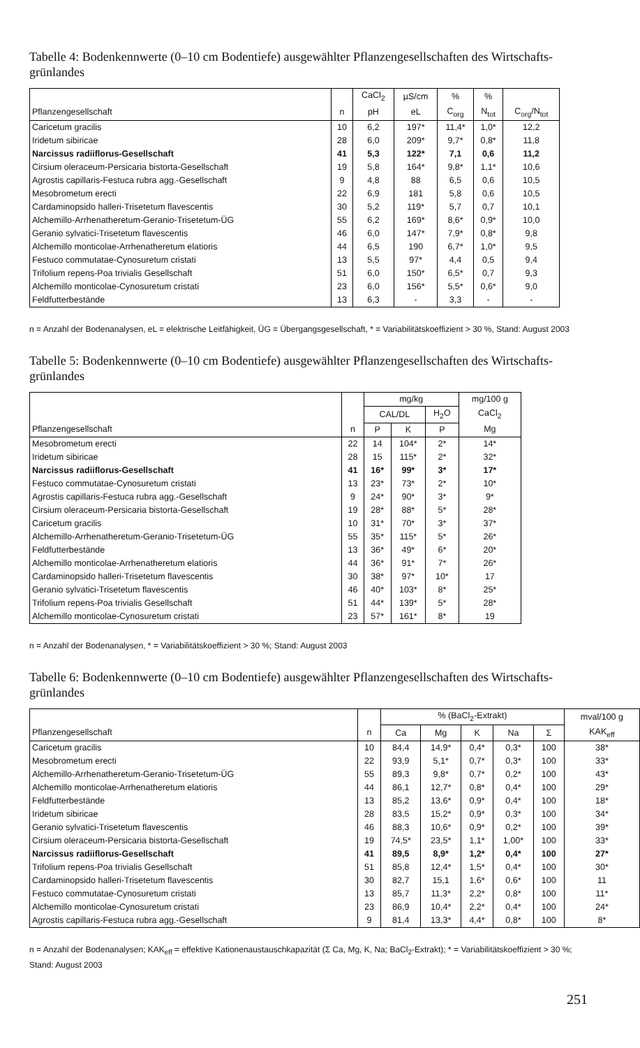Tabelle 4: Bodenkennwerte (0–10 cm Bodentiefe) ausgewählter Pflanzengesellschaften des Wirtschafts­grünlandes
| | | CaCl<sub>2</sub> | µS/cm | % | % | |
| --- | --- | --- | --- | --- | --- | --- |
| Pflanzengesellschaft | n | pH | eL | C<sub>org</sub> | N<sub>tot</sub> | C<sub>org</sub>/N<sub>tot</sub> |
| Caricetum gracilis | 10 | 6,2 | 197* | 11,4* | 1,0* | 12,2 |
| Iridetum sibiricae | 28 | 6,0 | 209* | 9,7* | 0,8* | 11,8 |
| Narcissus radiiflorus-Gesellschaft | 41 | 5,3 | 122* | 7,1 | 0,6 | 11,2 |
| Cirsium oleraceum-Persicaria bistorta-Gesellschaft | 19 | 5,8 | 164* | 9,8* | 1,1* | 10,6 |
| Agrostis capillaris-Festuca rubra agg.-Gesellschaft | 9 | 4,8 | 88 | 6,5 | 0,6 | 10,5 |
| Mesobrometum erecti | 22 | 6,9 | 181 | 5,8 | 0,6 | 10,5 |
| Cardaminopsido halleri-Trisetetum flavescentis | 30 | 5,2 | 119* | 5,7 | 0,7 | 10,1 |
| Alchemillo-Arrhenatheretum-Geranio-Trisetetum-ÜG | 55 | 6,2 | 169* | 8,6* | 0,9* | 10,0 |
| Geranio sylvatici-Trisetetum flavescentis | 46 | 6,0 | 147* | 7,9* | 0,8* | 9,8 |
| Alchemillo monticolae-Arrhenatheretum elatioris | 44 | 6,5 | 190 | 6,7* | 1,0* | 9,5 |
| Festuco commutatae-Cynosuretum cristati | 13 | 5,5 | 97* | 4,4 | 0,5 | 9,4 |
| Trifolium repens-Poa trivialis Gesellschaft | 51 | 6,0 | 150* | 6,5* | 0,7 | 9,3 |
| Alchemillo monticolae-Cynosuretum cristati | 23 | 6,0 | 156* | 5,5* | 0,6* | 9,0 |
| Feldfutterbestände | 13 | 6,3 | - | 3,3 | - | - |
n = Anzahl der Bodenanalysen, eL = elektrische Leitfähigkeit, ÜG = Übergangsgesellschaft, * = Variabilitätskoeffizient > 30 %, Stand: August 2003
Tabelle 5: Bodenkennwerte (0–10 cm Bodentiefe) ausgewählter Pflanzengesellschaften des Wirtschafts­grünlandes
| | | mg/kg | | | mg/100 g |
| --- | --- | --- | --- | --- | --- |
| | | CAL/DL | | H<sub>2</sub>O | CaCl<sub>2</sub> |
| Pflanzengesellschaft | n | P | K | P | Mg |
| Mesobrometum erecti | 22 | 14 | 104* | 2* | 14* |
| Iridetum sibiricae | 28 | 15 | 115* | 2* | 32* |
| Narcissus radiiflorus-Gesellschaft | 41 | 16* | 99* | 3* | 17* |
| Festuco commutatae-Cynosuretum cristati | 13 | 23* | 73* | 2* | 10* |
| Agrostis capillaris-Festuca rubra agg.-Gesellschaft | 9 | 24* | 90* | 3* | 9* |
| Cirsium oleraceum-Persicaria bistorta-Gesellschaft | 19 | 28* | 88* | 5* | 28* |
| Caricetum gracilis | 10 | 31* | 70* | 3* | 37* |
| Alchemillo-Arrhenatheretum-Geranio-Trisetetum-ÜG | 55 | 35* | 115* | 5* | 26* |
| Feldfutterbestände | 13 | 36* | 49* | 6* | 20* |
| Alchemillo monticolae-Arrhenatheretum elatioris | 44 | 36* | 91* | 7* | 26* |
| Cardaminopsido halleri-Trisetetum flavescentis | 30 | 38* | 97* | 10* | 17 |
| Geranio sylvatici-Trisetetum flavescentis | 46 | 40* | 103* | 8* | 25* |
| Trifolium repens-Poa trivialis Gesellschaft | 51 | 44* | 139* | 5* | 28* |
| Alchemillo monticolae-Cynosuretum cristati | 23 | 57* | 161* | 8* | 19 |
n = Anzahl der Bodenanalysen, * = Variabilitätskoeffizient > 30 %; Stand: August 2003
Tabelle 6: Bodenkennwerte (0–10 cm Bodentiefe) ausgewählter Pflanzengesellschaften des Wirtschafts­grünlandes
| | | % (BaCl<sub>2</sub>-Extrakt) | | | | | mval/100 g |
| --- | --- | --- | --- | --- | --- | --- | --- |
| Pflanzengesellschaft | n | Ca | Mg | K | Na | Σ | KAK<sub>eff</sub> |
| Caricetum gracilis | 10 | 84,4 | 14,9* | 0,4* | 0,3* | 100 | 38* |
| Mesobrometum erecti | 22 | 93,9 | 5,1* | 0,7* | 0,3* | 100 | 33* |
| Alchemillo-Arrhenatheretum-Geranio-Trisetetum-ÜG | 55 | 89,3 | 9,8* | 0,7* | 0,2* | 100 | 43* |
| Alchemillo monticolae-Arrhenatheretum elatioris | 44 | 86,1 | 12,7* | 0,8* | 0,4* | 100 | 29* |
| Feldfutterbestände | 13 | 85,2 | 13,6* | 0,9* | 0,4* | 100 | 18* |
| Iridetum sibiricae | 28 | 83,5 | 15,2* | 0,9* | 0,3* | 100 | 34* |
| Geranio sylvatici-Trisetetum flavescentis | 46 | 88,3 | 10,6* | 0,9* | 0,2* | 100 | 39* |
| Cirsium oleraceum-Persicaria bistorta-Gesellschaft | 19 | 74,5* | 23,5* | 1,1* | 1,00* | 100 | 33* |
| Narcissus radiiflorus-Gesellschaft | 41 | 89,5 | 8,9* | 1,2* | 0,4* | 100 | 27* |
| Trifolium repens-Poa trivialis Gesellschaft | 51 | 85,8 | 12,4* | 1,5* | 0,4* | 100 | 30* |
| Cardaminopsido halleri-Trisetetum flavescentis | 30 | 82,7 | 15,1 | 1,6* | 0,6* | 100 | 11 |
| Festuco commutatae-Cynosuretum cristati | 13 | 85,7 | 11,3* | 2,2* | 0,8* | 100 | 11* |
| Alchemillo monticolae-Cynosuretum cristati | 23 | 86,9 | 10,4* | 2,2* | 0,4* | 100 | 24* |
| Agrostis capillaris-Festuca rubra agg.-Gesellschaft | 9 | 81,4 | 13,3* | 4,4* | 0,8* | 100 | 8* |
n = Anzahl der Bodenanalysen; KAK<sub>eff</sub> = effektive Kationenaustauschkapazität (Σ Ca, Mg, K, Na; BaCl<sub>2</sub>-Extrakt); * = Variabilitäts­koeffizient > 30 %; Stand: August 2003
251